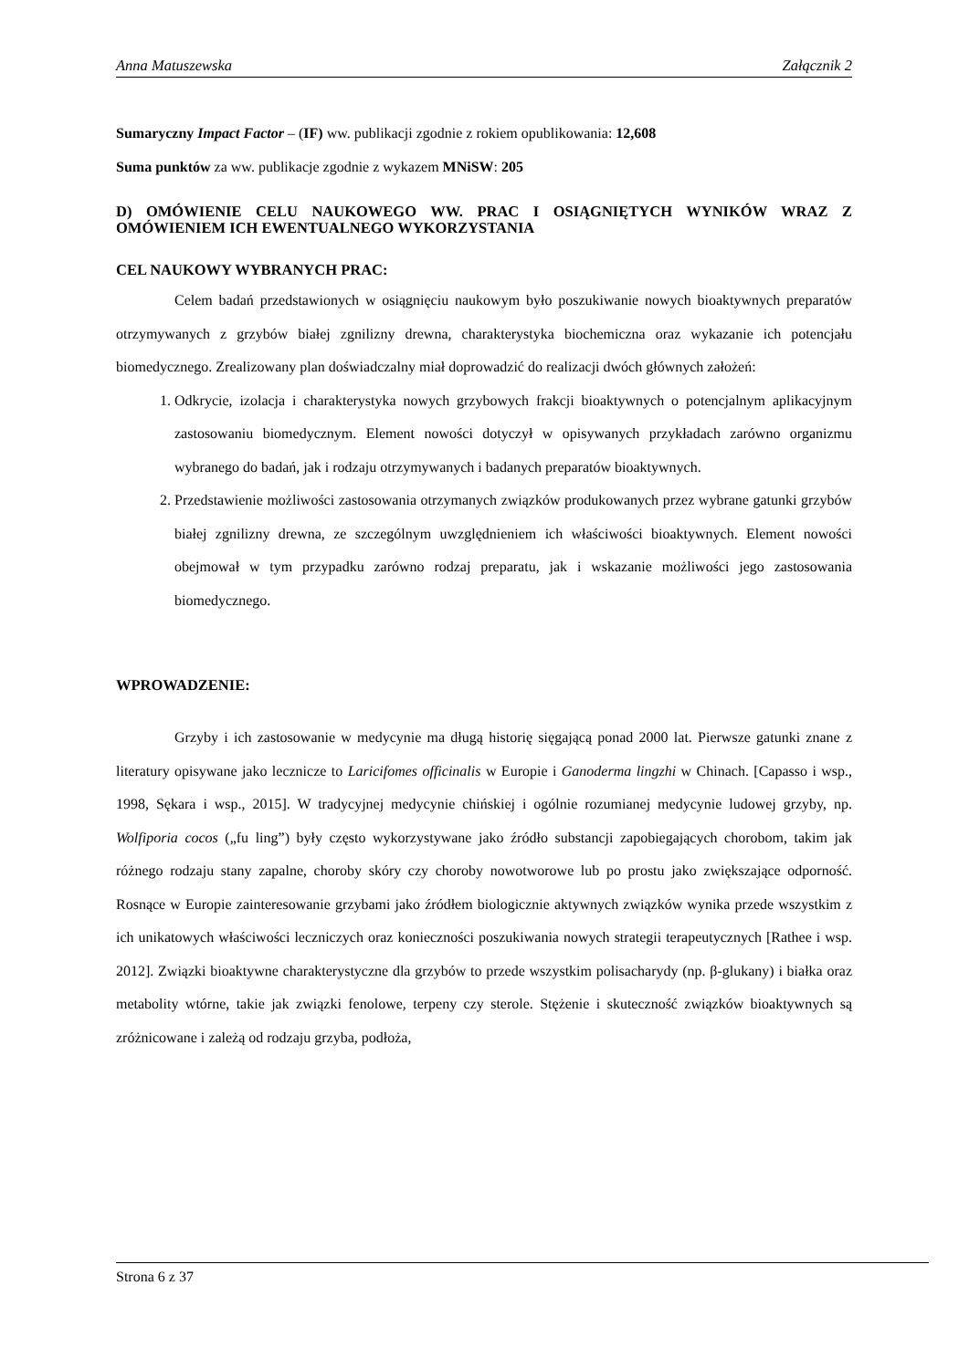Anna Matuszewska Załącznik 2
Sumaryczny Impact Factor – (IF) ww. publikacji zgodnie z rokiem opublikowania: 12,608
Suma punktów za ww. publikacje zgodnie z wykazem MNiSW: 205
D) OMÓWIENIE CELU NAUKOWEGO WW. PRAC I OSIĄGNIĘTYCH WYNIKÓW WRAZ Z OMÓWIENIEM ICH EWENTUALNEGO WYKORZYSTANIA
CEL NAUKOWY WYBRANYCH PRAC:
Celem badań przedstawionych w osiągnięciu naukowym było poszukiwanie nowych bioaktywnych preparatów otrzymywanych z grzybów białej zgnilizny drewna, charakterystyka biochemiczna oraz wykazanie ich potencjału biomedycznego. Zrealizowany plan doświadczalny miał doprowadzić do realizacji dwóch głównych założeń:
1. Odkrycie, izolacja i charakterystyka nowych grzybowych frakcji bioaktywnych o potencjalnym aplikacyjnym zastosowaniu biomedycznym. Element nowości dotyczył w opisywanych przykładach zarówno organizmu wybranego do badań, jak i rodzaju otrzymywanych i badanych preparatów bioaktywnych.
2. Przedstawienie możliwości zastosowania otrzymanych związków produkowanych przez wybrane gatunki grzybów białej zgnilizny drewna, ze szczególnym uwzględnieniem ich właściwości bioaktywnych. Element nowości obejmował w tym przypadku zarówno rodzaj preparatu, jak i wskazanie możliwości jego zastosowania biomedycznego.
WPROWADZENIE:
Grzyby i ich zastosowanie w medycynie ma długą historię sięgającą ponad 2000 lat. Pierwsze gatunki znane z literatury opisywane jako lecznicze to Laricifomes officinalis w Europie i Ganoderma lingzhi w Chinach. [Capasso i wsp., 1998, Sękara i wsp., 2015]. W tradycyjnej medycynie chińskiej i ogólnie rozumianej medycynie ludowej grzyby, np. Wolfiporia cocos („fu ling”) były często wykorzystywane jako źródło substancji zapobiegających chorobom, takim jak różnego rodzaju stany zapalne, choroby skóry czy choroby nowotworowe lub po prostu jako zwiększające odporność. Rosnące w Europie zainteresowanie grzybami jako źródłem biologicznie aktywnych związków wynika przede wszystkim z ich unikatowych właściwości leczniczych oraz konieczności poszukiwania nowych strategii terapeutycznych [Rathee i wsp. 2012]. Związki bioaktywne charakterystyczne dla grzybów to przede wszystkim polisacharydy (np. β-glukany) i białka oraz metabolity wtórne, takie jak związki fenolowe, terpeny czy sterole. Stężenie i skuteczność związków bioaktywnych są zróżnicowane i zależą od rodzaju grzyba, podłoża,
Strona 6 z 37